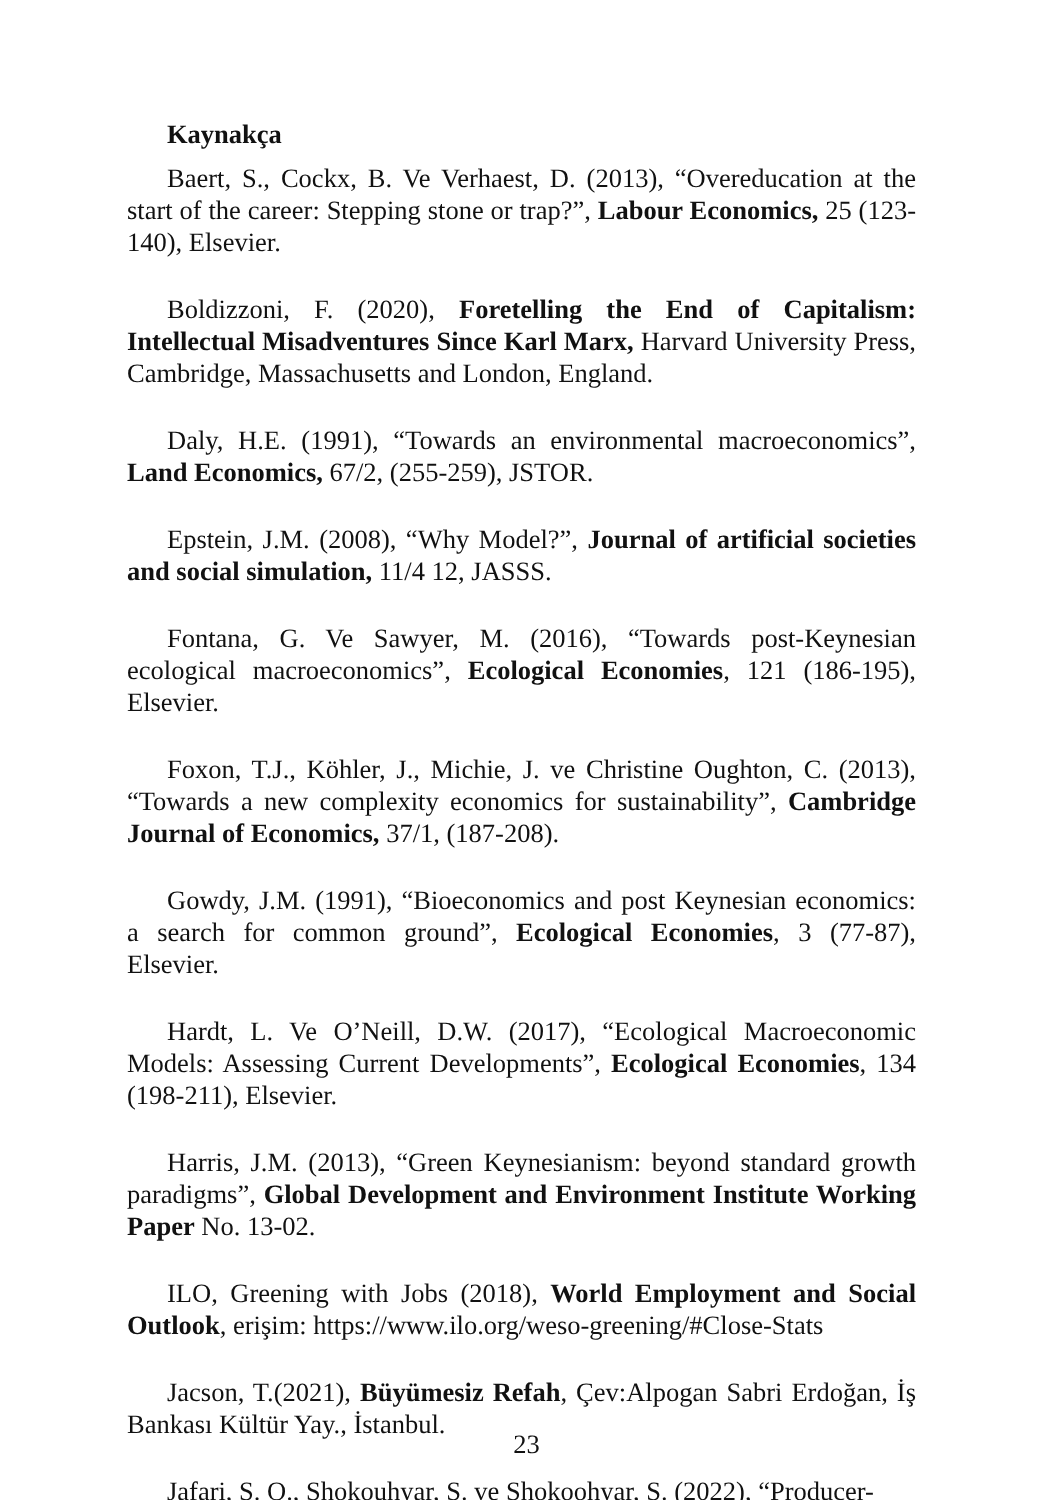Kaynakça
Baert, S., Cockx, B. Ve Verhaest, D. (2013), “Overeducation at the start of the career: Stepping stone or trap?”, Labour Economics, 25 (123-140), Elsevier.
Boldizzoni, F. (2020), Foretelling the End of Capitalism: Intellectual Misadventures Since Karl Marx, Harvard University Press, Cambridge, Massachusetts and London, England.
Daly, H.E. (1991), “Towards an environmental macroeconomics”, Land Economics, 67/2, (255-259), JSTOR.
Epstein, J.M. (2008), “Why Model?”, Journal of artificial societies and social simulation, 11/4 12, JASSS.
Fontana, G. Ve Sawyer, M. (2016), “Towards post-Keynesian ecological macroeconomics”, Ecological Economies, 121 (186-195), Elsevier.
Foxon, T.J., Köhler, J., Michie, J. ve Christine Oughton, C. (2013), “Towards a new complexity economics for sustainability”, Cambridge Journal of Economics, 37/1, (187-208).
Gowdy, J.M. (1991), “Bioeconomics and post Keynesian economics: a search for common ground”, Ecological Economies, 3 (77-87), Elsevier.
Hardt, L. Ve O’Neill, D.W. (2017), “Ecological Macroeconomic Models: Assessing Current Developments”, Ecological Economies, 134 (198-211), Elsevier.
Harris, J.M. (2013), “Green Keynesianism: beyond standard growth paradigms”, Global Development and Environment Institute Working Paper No. 13-02.
ILO, Greening with Jobs (2018), World Employment and Social Outlook, erişim: https://www.ilo.org/weso-greening/#Close-Stats
Jacson, T.(2021), Büyümesiz Refah, Çev:Alpogan Sabri Erdoğan, İş Bankası Kültür Yay., İstanbul.
Jafari, S. Q., Shokouhyar, S. ve Shokoohyar, S. (2022), “Producer-
23